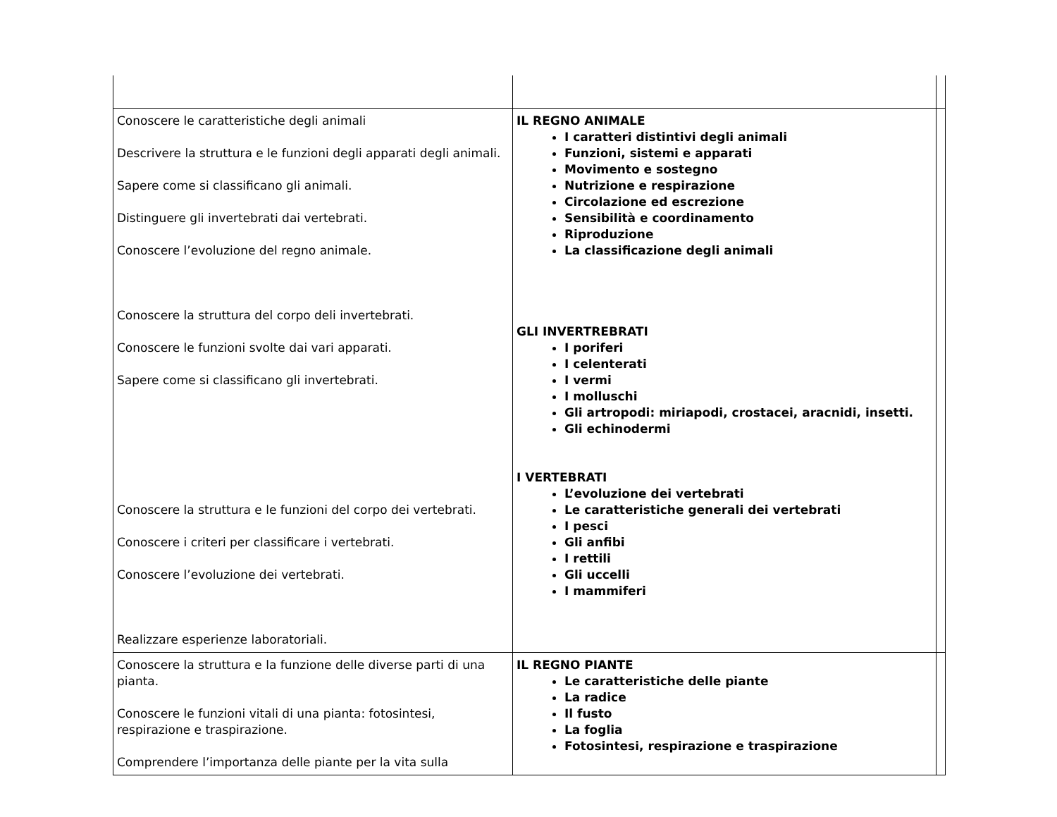| Conoscere le caratteristiche degli animali Descrivere la struttura e le funzioni degli apparati degli animali. Sapere come si classificano gli animali. Distinguere gli invertebrati dai vertebrati. Conoscere l’evoluzione del regno animale. Conoscere la struttura del corpo deli invertebrati. Conoscere le funzioni svolte dai vari apparati. Sapere come si classificano gli invertebrati. Conoscere la struttura e le funzioni del corpo dei vertebrati. Conoscere i criteri per classificare i vertebrati. Conoscere l’evoluzione dei vertebrati. Realizzare esperienze laboratoriali. | IL REGNO ANIMALE I caratteri distintivi degli animali Funzioni, sistemi e apparati Movimento e sostegno Nutrizione e respirazione Circolazione ed escrezione Sensibilità e coordinamento Riproduzione La classificazione degli animali GLI INVERTREBRATI I poriferi I celenterati I vermi I molluschi Gli artropodi: miriapodi, crostacei, aracnidi, insetti. Gli echinodermi I VERTEBRATI L’evoluzione dei vertebrati Le caratteristiche generali dei vertebrati I pesci Gli anfibi I rettili Gli uccelli I mammiferi | |
| Conoscere la struttura e la funzione delle diverse parti di una pianta. Conoscere le funzioni vitali di una pianta: fotosintesi, respirazione e traspirazione. Comprendere l’importanza delle piante per la vita sulla | IL REGNO PIANTE Le caratteristiche delle piante La radice Il fusto La foglia Fotosintesi, respirazione e traspirazione | |